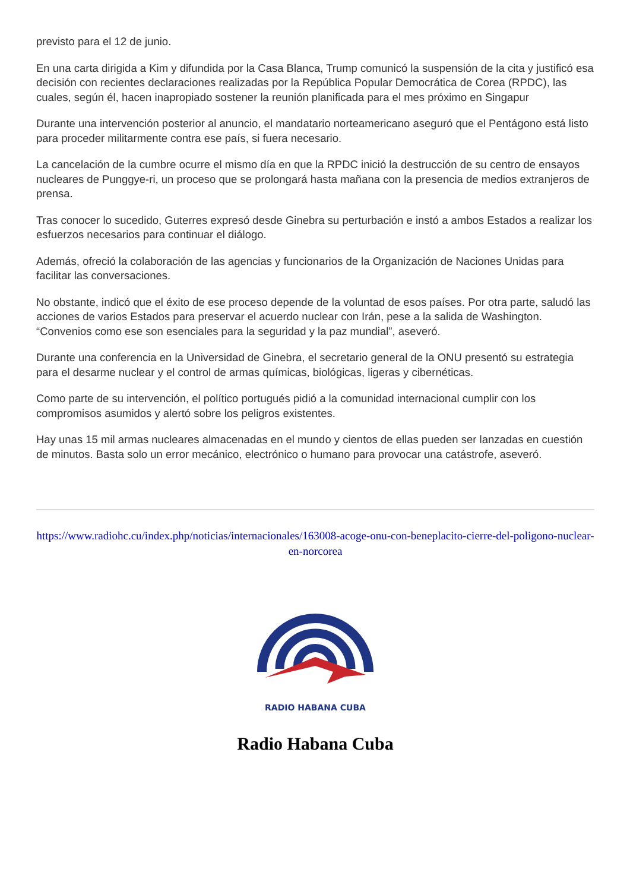previsto para el 12 de junio.
En una carta dirigida a Kim y difundida por la Casa Blanca, Trump comunicó la suspensión de la cita y justificó esa decisión con recientes declaraciones realizadas por la República Popular Democrática de Corea (RPDC), las cuales, según él, hacen inapropiado sostener la reunión planificada para el mes próximo en Singapur
Durante una intervención posterior al anuncio, el mandatario norteamericano aseguró que el Pentágono está listo para proceder militarmente contra ese país, si fuera necesario.
La cancelación de la cumbre ocurre el mismo día en que la RPDC inició la destrucción de su centro de ensayos nucleares de Punggye-ri, un proceso que se prolongará hasta mañana con la presencia de medios extranjeros de prensa.
Tras conocer lo sucedido, Guterres expresó desde Ginebra su perturbación e instó a ambos Estados a realizar los esfuerzos necesarios para continuar el diálogo.
Además, ofreció la colaboración de las agencias y funcionarios de la Organización de Naciones Unidas para facilitar las conversaciones.
No obstante, indicó que el éxito de ese proceso depende de la voluntad de esos países. Por otra parte, saludó las acciones de varios Estados para preservar el acuerdo nuclear con Irán, pese a la salida de Washington. “Convenios como ese son esenciales para la seguridad y la paz mundial”, aseveró.
Durante una conferencia en la Universidad de Ginebra, el secretario general de la ONU presentó su estrategia para el desarme nuclear y el control de armas químicas, biológicas, ligeras y cibernéticas.
Como parte de su intervención, el político portugués pidió a la comunidad internacional cumplir con los compromisos asumidos y alertó sobre los peligros existentes.
Hay unas 15 mil armas nucleares almacenadas en el mundo y cientos de ellas pueden ser lanzadas en cuestión de minutos. Basta solo un error mecánico, electrónico o humano para provocar una catástrofe, aseveró.
https://www.radiohc.cu/index.php/noticias/internacionales/163008-acoge-onu-con-beneplacito-cierre-del-poligono-nuclear-en-norcorea
RADIO HABANA CUBA
Radio Habana Cuba